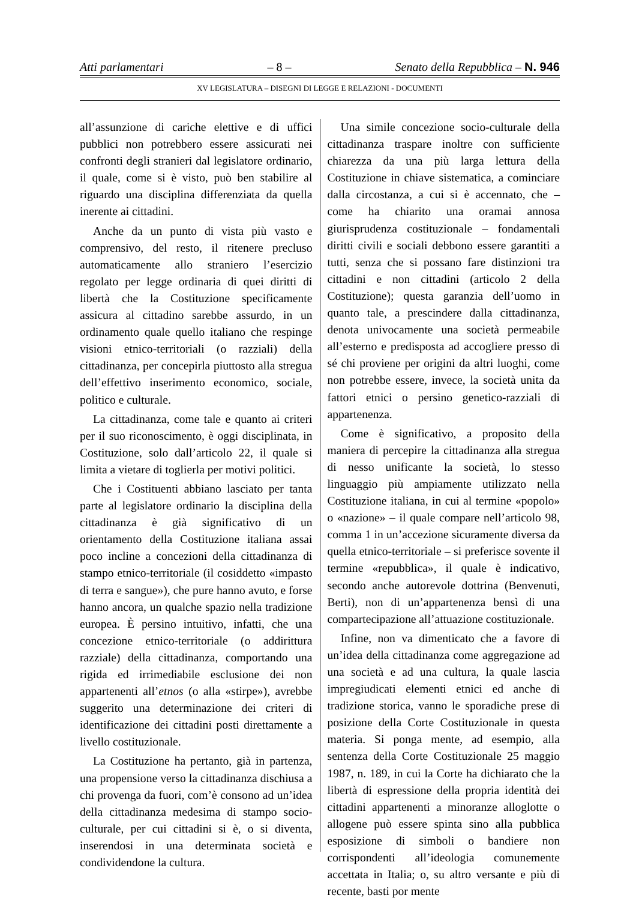Atti parlamentari – 8 – Senato della Repubblica – N. 946
XV LEGISLATURA – DISEGNI DI LEGGE E RELAZIONI - DOCUMENTI
all’assunzione di cariche elettive e di uffici pubblici non potrebbero essere assicurati nei confronti degli stranieri dal legislatore ordinario, il quale, come si è visto, può ben stabilire al riguardo una disciplina differenziata da quella inerente ai cittadini.
Anche da un punto di vista più vasto e comprensivo, del resto, il ritenere precluso automaticamente allo straniero l’esercizio regolato per legge ordinaria di quei diritti di libertà che la Costituzione specificamente assicura al cittadino sarebbe assurdo, in un ordinamento quale quello italiano che respinge visioni etnico-territoriali (o razziali) della cittadinanza, per concepirla piuttosto alla stregua dell’effettivo inserimento economico, sociale, politico e culturale.
La cittadinanza, come tale e quanto ai criteri per il suo riconoscimento, è oggi disciplinata, in Costituzione, solo dall’articolo 22, il quale si limita a vietare di toglierla per motivi politici.
Che i Costituenti abbiano lasciato per tanta parte al legislatore ordinario la disciplina della cittadinanza è già significativo di un orientamento della Costituzione italiana assai poco incline a concezioni della cittadinanza di stampo etnico-territoriale (il cosiddetto «impasto di terra e sangue»), che pure hanno avuto, e forse hanno ancora, un qualche spazio nella tradizione europea. È persino intuitivo, infatti, che una concezione etnico-territoriale (o addirittura razziale) della cittadinanza, comportando una rigida ed irrimediabile esclusione dei non appartenenti all’etnos (o alla «stirpe»), avrebbe suggerito una determinazione dei criteri di identificazione dei cittadini posti direttamente a livello costituzionale.
La Costituzione ha pertanto, già in partenza, una propensione verso la cittadinanza dischiusa a chi provenga da fuori, com’è consono ad un’idea della cittadinanza medesima di stampo socio-culturale, per cui cittadini si è, o si diventa, inserendosi in una determinata società e condividendone la cultura.
Una simile concezione socio-culturale della cittadinanza traspare inoltre con sufficiente chiarezza da una più larga lettura della Costituzione in chiave sistematica, a cominciare dalla circostanza, a cui si è accennato, che – come ha chiarito una oramai annosa giurisprudenza costituzionale – fondamentali diritti civili e sociali debbono essere garantiti a tutti, senza che si possano fare distinzioni tra cittadini e non cittadini (articolo 2 della Costituzione); questa garanzia dell’uomo in quanto tale, a prescindere dalla cittadinanza, denota univocamente una società permeabile all’esterno e predisposta ad accogliere presso di sé chi proviene per origini da altri luoghi, come non potrebbe essere, invece, la società unita da fattori etnici o persino genetico-razziali di appartenenza.
Come è significativo, a proposito della maniera di percepire la cittadinanza alla stregua di nesso unificante la società, lo stesso linguaggio più ampiamente utilizzato nella Costituzione italiana, in cui al termine «popolo» o «nazione» – il quale compare nell’articolo 98, comma 1 in un’accezione sicuramente diversa da quella etnico-territoriale – si preferisce sovente il termine «repubblica», il quale è indicativo, secondo anche autorevole dottrina (Benvenuti, Berti), non di un’appartenenza bensì di una compartecipazione all’attuazione costituzionale.
Infine, non va dimenticato che a favore di un’idea della cittadinanza come aggregazione ad una società e ad una cultura, la quale lascia impregiudicati elementi etnici ed anche di tradizione storica, vanno le sporadiche prese di posizione della Corte Costituzionale in questa materia. Si ponga mente, ad esempio, alla sentenza della Corte Costituzionale 25 maggio 1987, n. 189, in cui la Corte ha dichiarato che la libertà di espressione della propria identità dei cittadini appartenenti a minoranze alloglotte o allogene può essere spinta sino alla pubblica esposizione di simboli o bandiere non corrispondenti all’ideologia comunemente accettata in Italia; o, su altro versante e più di recente, basti por mente